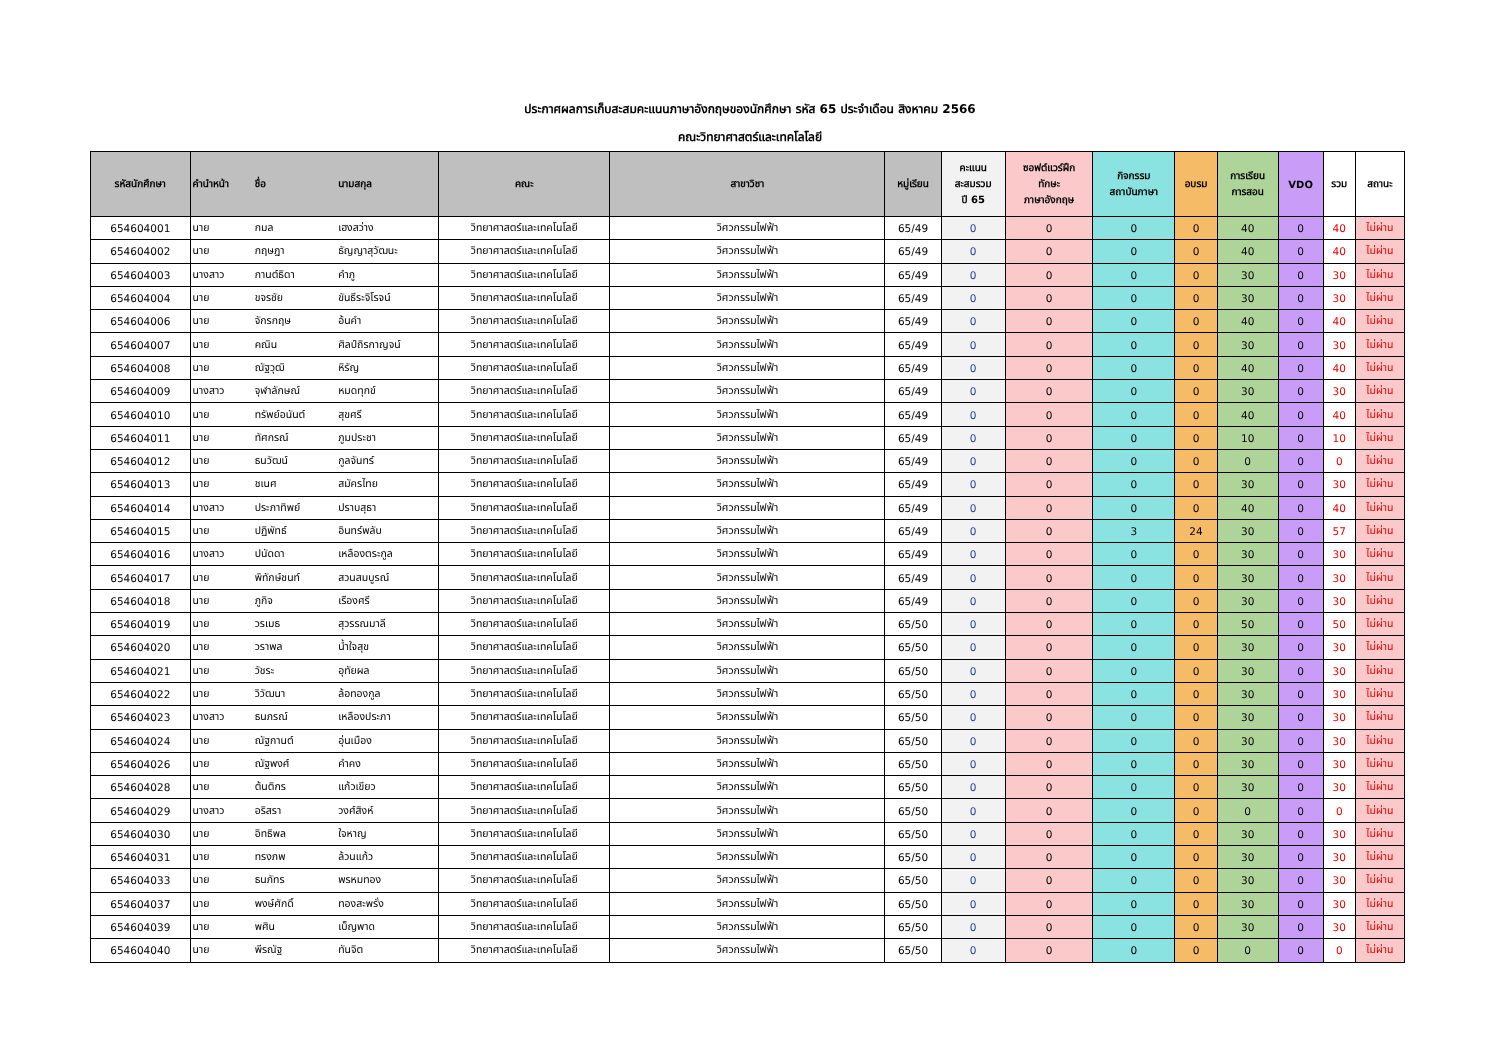ประกาศผลการเก็บสะสมคะแนนภาษาอังกฤษของนักศึกษา รหัส 65 ประจำเดือน สิงหาคม 2566
คณะวิทยาศาสตร์และเทคโลโลยี
| รหัสนักศึกษา | คำนำหน้า | ชื่อ | นามสกุล | คณะ | สาขาวิชา | หมู่เรียน | คะแนน สะสมรวม ปี 65 | ซอฟต์แวร์ฝึก ทักษะ ภาษาอังกฤษ | กิจกรรม สถาบันภาษา | อบรม | การเรียน การสอน | VDO | รวม | สถานะ |
| --- | --- | --- | --- | --- | --- | --- | --- | --- | --- | --- | --- | --- | --- | --- |
| 654604001 | นาย | กมล | เฮงสว่าง | วิทยาศาสตร์และเทคโนโลยี | วิศวกรรมไฟฟ้า | 65/49 | 0 | 0 | 0 | 0 | 40 | 0 | 40 | ไม่ผ่าน |
| 654604002 | นาย | กฤษฎา | ธัญญาสุวัฒนะ | วิทยาศาสตร์และเทคโนโลยี | วิศวกรรมไฟฟ้า | 65/49 | 0 | 0 | 0 | 0 | 40 | 0 | 40 | ไม่ผ่าน |
| 654604003 | นางสาว | กานต์ธิดา | คำภู | วิทยาศาสตร์และเทคโนโลยี | วิศวกรรมไฟฟ้า | 65/49 | 0 | 0 | 0 | 0 | 30 | 0 | 30 | ไม่ผ่าน |
| 654604004 | นาย | ขจรชัย | ขันธีระจิโรจน์ | วิทยาศาสตร์และเทคโนโลยี | วิศวกรรมไฟฟ้า | 65/49 | 0 | 0 | 0 | 0 | 30 | 0 | 30 | ไม่ผ่าน |
| 654604006 | นาย | จักรกฤษ | อ้นคำ | วิทยาศาสตร์และเทคโนโลยี | วิศวกรรมไฟฟ้า | 65/49 | 0 | 0 | 0 | 0 | 40 | 0 | 40 | ไม่ผ่าน |
| 654604007 | นาย | คณิน | ศิลป์ถิรกาญจน์ | วิทยาศาสตร์และเทคโนโลยี | วิศวกรรมไฟฟ้า | 65/49 | 0 | 0 | 0 | 0 | 30 | 0 | 30 | ไม่ผ่าน |
| 654604008 | นาย | ณัฐวุฒิ | หิรัญ | วิทยาศาสตร์และเทคโนโลยี | วิศวกรรมไฟฟ้า | 65/49 | 0 | 0 | 0 | 0 | 40 | 0 | 40 | ไม่ผ่าน |
| 654604009 | นางสาว | จุฬาลักษณ์ | หมดทุกข์ | วิทยาศาสตร์และเทคโนโลยี | วิศวกรรมไฟฟ้า | 65/49 | 0 | 0 | 0 | 0 | 30 | 0 | 30 | ไม่ผ่าน |
| 654604010 | นาย | ทรัพย์อนันต์ | สุขศรี | วิทยาศาสตร์และเทคโนโลยี | วิศวกรรมไฟฟ้า | 65/49 | 0 | 0 | 0 | 0 | 40 | 0 | 40 | ไม่ผ่าน |
| 654604011 | นาย | ทัศกรณ์ | ภูมประชา | วิทยาศาสตร์และเทคโนโลยี | วิศวกรรมไฟฟ้า | 65/49 | 0 | 0 | 0 | 0 | 10 | 0 | 10 | ไม่ผ่าน |
| 654604012 | นาย | ธนวัฒน์ | กูลจันทร์ | วิทยาศาสตร์และเทคโนโลยี | วิศวกรรมไฟฟ้า | 65/49 | 0 | 0 | 0 | 0 | 0 | 0 | 0 | ไม่ผ่าน |
| 654604013 | นาย | ชเนศ | สมัครไทย | วิทยาศาสตร์และเทคโนโลยี | วิศวกรรมไฟฟ้า | 65/49 | 0 | 0 | 0 | 0 | 30 | 0 | 30 | ไม่ผ่าน |
| 654604014 | นางสาว | ประภาทิพย์ | ปราบสุธา | วิทยาศาสตร์และเทคโนโลยี | วิศวกรรมไฟฟ้า | 65/49 | 0 | 0 | 0 | 0 | 40 | 0 | 40 | ไม่ผ่าน |
| 654604015 | นาย | ปฏิพัทธ์ | อินทร์พลับ | วิทยาศาสตร์และเทคโนโลยี | วิศวกรรมไฟฟ้า | 65/49 | 0 | 0 | 3 | 24 | 30 | 0 | 57 | ไม่ผ่าน |
| 654604016 | นางสาว | ปนัดดา | เหลืองตระกูล | วิทยาศาสตร์และเทคโนโลยี | วิศวกรรมไฟฟ้า | 65/49 | 0 | 0 | 0 | 0 | 30 | 0 | 30 | ไม่ผ่าน |
| 654604017 | นาย | พิทักษ์ชนท์ | สวนสมบูรณ์ | วิทยาศาสตร์และเทคโนโลยี | วิศวกรรมไฟฟ้า | 65/49 | 0 | 0 | 0 | 0 | 30 | 0 | 30 | ไม่ผ่าน |
| 654604018 | นาย | ภูกิจ | เรืองศรี | วิทยาศาสตร์และเทคโนโลยี | วิศวกรรมไฟฟ้า | 65/49 | 0 | 0 | 0 | 0 | 30 | 0 | 30 | ไม่ผ่าน |
| 654604019 | นาย | วรเมธ | สุวรรณมาลี | วิทยาศาสตร์และเทคโนโลยี | วิศวกรรมไฟฟ้า | 65/50 | 0 | 0 | 0 | 0 | 50 | 0 | 50 | ไม่ผ่าน |
| 654604020 | นาย | วราพล | น้ำใจสุข | วิทยาศาสตร์และเทคโนโลยี | วิศวกรรมไฟฟ้า | 65/50 | 0 | 0 | 0 | 0 | 30 | 0 | 30 | ไม่ผ่าน |
| 654604021 | นาย | วัชระ | อุทัยผล | วิทยาศาสตร์และเทคโนโลยี | วิศวกรรมไฟฟ้า | 65/50 | 0 | 0 | 0 | 0 | 30 | 0 | 30 | ไม่ผ่าน |
| 654604022 | นาย | วิวัฒนา | ล้อทองกูล | วิทยาศาสตร์และเทคโนโลยี | วิศวกรรมไฟฟ้า | 65/50 | 0 | 0 | 0 | 0 | 30 | 0 | 30 | ไม่ผ่าน |
| 654604023 | นางสาว | ธนภรณ์ | เหลืองประภา | วิทยาศาสตร์และเทคโนโลยี | วิศวกรรมไฟฟ้า | 65/50 | 0 | 0 | 0 | 0 | 30 | 0 | 30 | ไม่ผ่าน |
| 654604024 | นาย | ณัฐกานต์ | อุ่นเมือง | วิทยาศาสตร์และเทคโนโลยี | วิศวกรรมไฟฟ้า | 65/50 | 0 | 0 | 0 | 0 | 30 | 0 | 30 | ไม่ผ่าน |
| 654604026 | นาย | ณัฐพงศ์ | คำคง | วิทยาศาสตร์และเทคโนโลยี | วิศวกรรมไฟฟ้า | 65/50 | 0 | 0 | 0 | 0 | 30 | 0 | 30 | ไม่ผ่าน |
| 654604028 | นาย | ต้นติกร | แก้วเขียว | วิทยาศาสตร์และเทคโนโลยี | วิศวกรรมไฟฟ้า | 65/50 | 0 | 0 | 0 | 0 | 30 | 0 | 30 | ไม่ผ่าน |
| 654604029 | นางสาว | อริสรา | วงศ์สิงห์ | วิทยาศาสตร์และเทคโนโลยี | วิศวกรรมไฟฟ้า | 65/50 | 0 | 0 | 0 | 0 | 0 | 0 | 0 | ไม่ผ่าน |
| 654604030 | นาย | อิทธิพล | ใจหาญ | วิทยาศาสตร์และเทคโนโลยี | วิศวกรรมไฟฟ้า | 65/50 | 0 | 0 | 0 | 0 | 30 | 0 | 30 | ไม่ผ่าน |
| 654604031 | นาย | ทรงภพ | ล้วนแก้ว | วิทยาศาสตร์และเทคโนโลยี | วิศวกรรมไฟฟ้า | 65/50 | 0 | 0 | 0 | 0 | 30 | 0 | 30 | ไม่ผ่าน |
| 654604033 | นาย | ธนภัทร | พรหมทอง | วิทยาศาสตร์และเทคโนโลยี | วิศวกรรมไฟฟ้า | 65/50 | 0 | 0 | 0 | 0 | 30 | 0 | 30 | ไม่ผ่าน |
| 654604037 | นาย | พงษ์ศักดิ์ | ทองสะพรั่ง | วิทยาศาสตร์และเทคโนโลยี | วิศวกรรมไฟฟ้า | 65/50 | 0 | 0 | 0 | 0 | 30 | 0 | 30 | ไม่ผ่าน |
| 654604039 | นาย | พศิน | เบ็ญพาด | วิทยาศาสตร์และเทคโนโลยี | วิศวกรรมไฟฟ้า | 65/50 | 0 | 0 | 0 | 0 | 30 | 0 | 30 | ไม่ผ่าน |
| 654604040 | นาย | พีรณัฐ | ทันจิต | วิทยาศาสตร์และเทคโนโลยี | วิศวกรรมไฟฟ้า | 65/50 | 0 | 0 | 0 | 0 | 0 | 0 | 0 | ไม่ผ่าน |